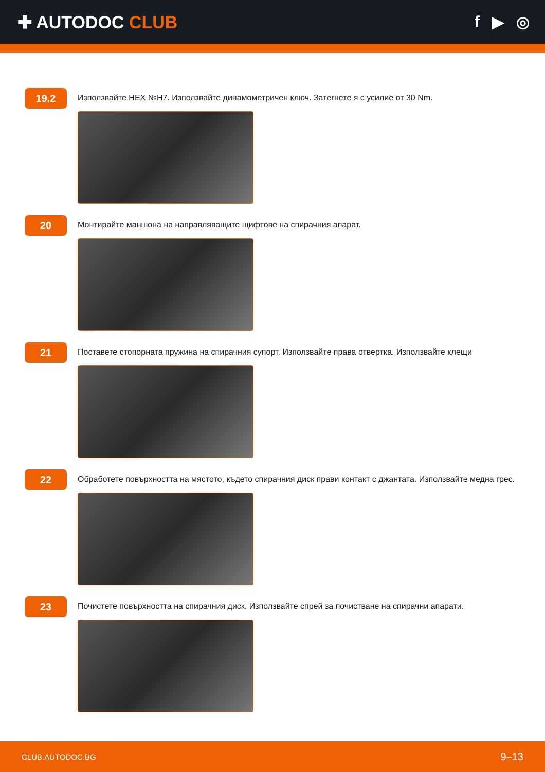✚ AUTODOC CLUB f ▶ ◎
19.2
Използвайте HEX №H7. Използвайте динамометричен ключ. Затегнете я с усилие от 30 Nm.
20
Монтирайте маншона на направляващите щифтове на спирачния апарат.
21
Поставете стопорната пружина на спирачния супорт. Използвайте права отвертка. Използвайте клещи
22
Обработете повърхността на мястото, където спирачния диск прави контакт с джантата. Използвайте медна грес.
23
Почистете повърхността на спирачния диск. Използвайте спрей за почистване на спирачни апарати.
CLUB.AUTODOC.BG 9–13